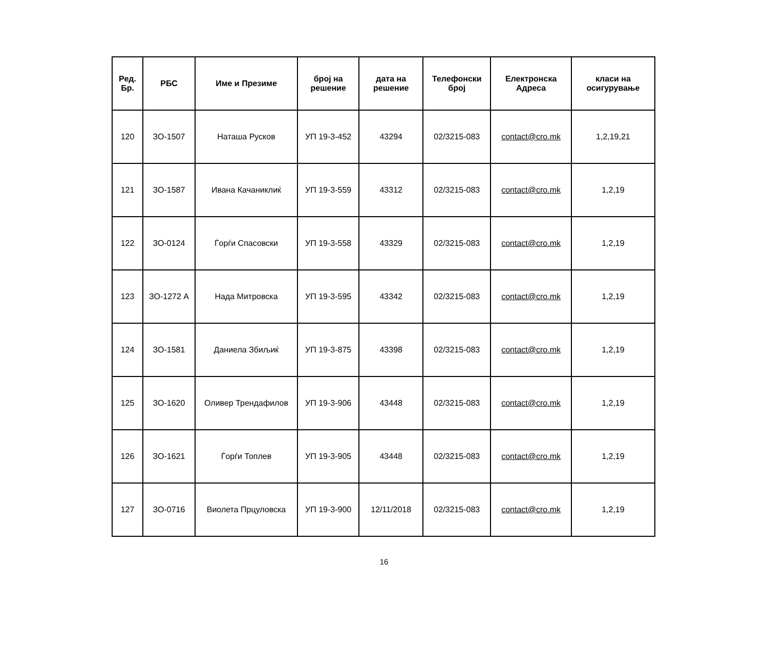| Ред. Бр. | РБС | Име и Презиме | број на решение | дата на решение | Телефонски број | Електронска Адреса | класи на осигурување |
| --- | --- | --- | --- | --- | --- | --- | --- |
| 120 | ЗО-1507 | Наташа Русков | УП 19-3-452 | 43294 | 02/3215-083 | contact@cro.mk | 1,2,19,21 |
| 121 | ЗО-1587 | Ивана Качаниклиќ | УП 19-3-559 | 43312 | 02/3215-083 | contact@cro.mk | 1,2,19 |
| 122 | ЗО-0124 | Ѓорѓи Спасовски | УП 19-3-558 | 43329 | 02/3215-083 | contact@cro.mk | 1,2,19 |
| 123 | ЗО-1272 А | Нада Митровска | УП 19-3-595 | 43342 | 02/3215-083 | contact@cro.mk | 1,2,19 |
| 124 | ЗО-1581 | Даниела Збиљиќ | УП 19-3-875 | 43398 | 02/3215-083 | contact@cro.mk | 1,2,19 |
| 125 | ЗО-1620 | Оливер Трендафилов | УП 19-3-906 | 43448 | 02/3215-083 | contact@cro.mk | 1,2,19 |
| 126 | ЗО-1621 | Ѓорѓи Топлев | УП 19-3-905 | 43448 | 02/3215-083 | contact@cro.mk | 1,2,19 |
| 127 | ЗО-0716 | Виолета Прцуловска | УП 19-3-900 | 12/11/2018 | 02/3215-083 | contact@cro.mk | 1,2,19 |
16